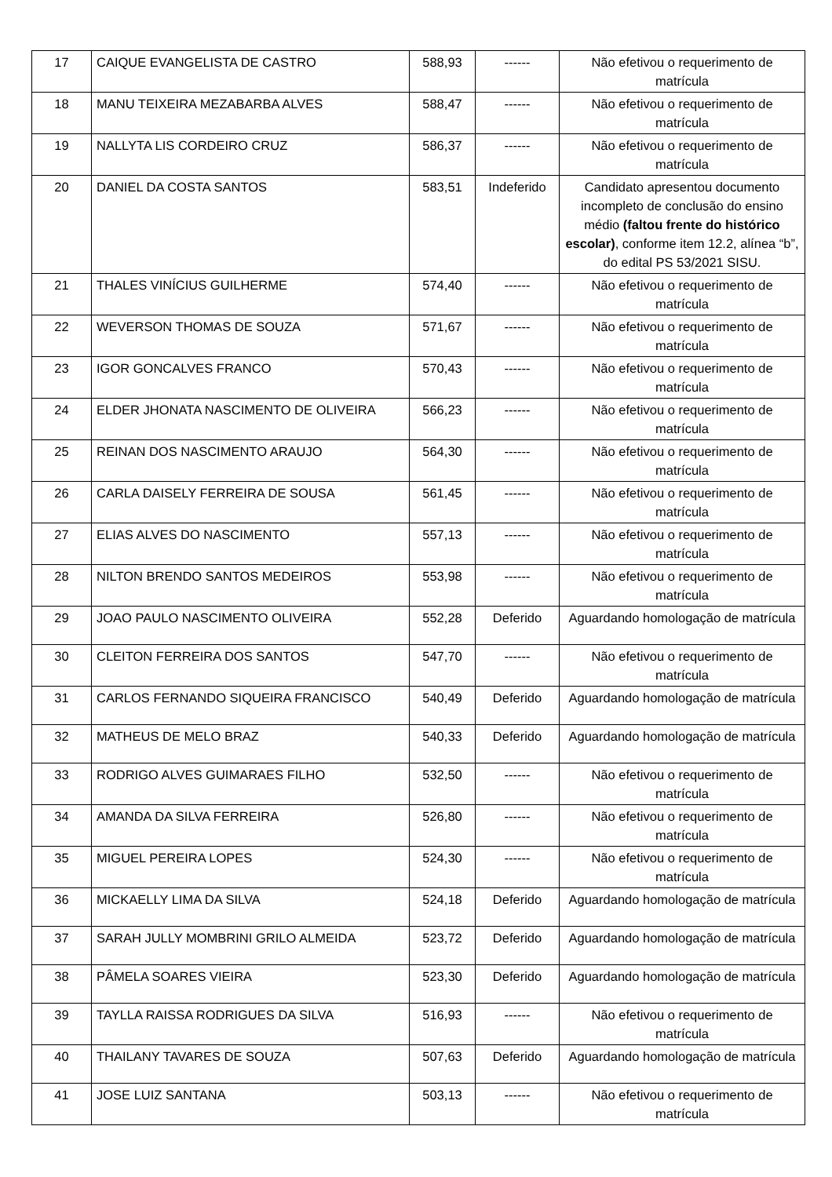| 17 | CAIQUE EVANGELISTA DE CASTRO | 588,93 | ------ | Não efetivou o requerimento de matrícula |
| 18 | MANU TEIXEIRA MEZABARBA ALVES | 588,47 | ------ | Não efetivou o requerimento de matrícula |
| 19 | NALLYTA LIS CORDEIRO CRUZ | 586,37 | ------ | Não efetivou o requerimento de matrícula |
| 20 | DANIEL DA COSTA SANTOS | 583,51 | Indeferido | Candidato apresentou documento incompleto de conclusão do ensino médio (faltou frente do histórico escolar) , conforme item 12.2, alínea “b”, do edital PS 53/2021 SISU. |
| 21 | THALES VINÍCIUS GUILHERME | 574,40 | ------ | Não efetivou o requerimento de matrícula |
| 22 | WEVERSON THOMAS DE SOUZA | 571,67 | ------ | Não efetivou o requerimento de matrícula |
| 23 | IGOR GONCALVES FRANCO | 570,43 | ------ | Não efetivou o requerimento de matrícula |
| 24 | ELDER JHONATA NASCIMENTO DE OLIVEIRA | 566,23 | ------ | Não efetivou o requerimento de matrícula |
| 25 | REINAN DOS NASCIMENTO ARAUJO | 564,30 | ------ | Não efetivou o requerimento de matrícula |
| 26 | CARLA DAISELY FERREIRA DE SOUSA | 561,45 | ------ | Não efetivou o requerimento de matrícula |
| 27 | ELIAS ALVES DO NASCIMENTO | 557,13 | ------ | Não efetivou o requerimento de matrícula |
| 28 | NILTON BRENDO SANTOS MEDEIROS | 553,98 | ------ | Não efetivou o requerimento de matrícula |
| 29 | JOAO PAULO NASCIMENTO OLIVEIRA | 552,28 | Deferido | Aguardando homologação de matrícula |
| 30 | CLEITON FERREIRA DOS SANTOS | 547,70 | ------ | Não efetivou o requerimento de matrícula |
| 31 | CARLOS FERNANDO SIQUEIRA FRANCISCO | 540,49 | Deferido | Aguardando homologação de matrícula |
| 32 | MATHEUS DE MELO BRAZ | 540,33 | Deferido | Aguardando homologação de matrícula |
| 33 | RODRIGO ALVES GUIMARAES FILHO | 532,50 | ------ | Não efetivou o requerimento de matrícula |
| 34 | AMANDA DA SILVA FERREIRA | 526,80 | ------ | Não efetivou o requerimento de matrícula |
| 35 | MIGUEL PEREIRA LOPES | 524,30 | ------ | Não efetivou o requerimento de matrícula |
| 36 | MICKAELLY LIMA DA SILVA | 524,18 | Deferido | Aguardando homologação de matrícula |
| 37 | SARAH JULLY MOMBRINI GRILO ALMEIDA | 523,72 | Deferido | Aguardando homologação de matrícula |
| 38 | PÂMELA SOARES VIEIRA | 523,30 | Deferido | Aguardando homologação de matrícula |
| 39 | TAYLLA RAISSA RODRIGUES DA SILVA | 516,93 | ------ | Não efetivou o requerimento de matrícula |
| 40 | THAILANY TAVARES DE SOUZA | 507,63 | Deferido | Aguardando homologação de matrícula |
| 41 | JOSE LUIZ SANTANA | 503,13 | ------ | Não efetivou o requerimento de matrícula |